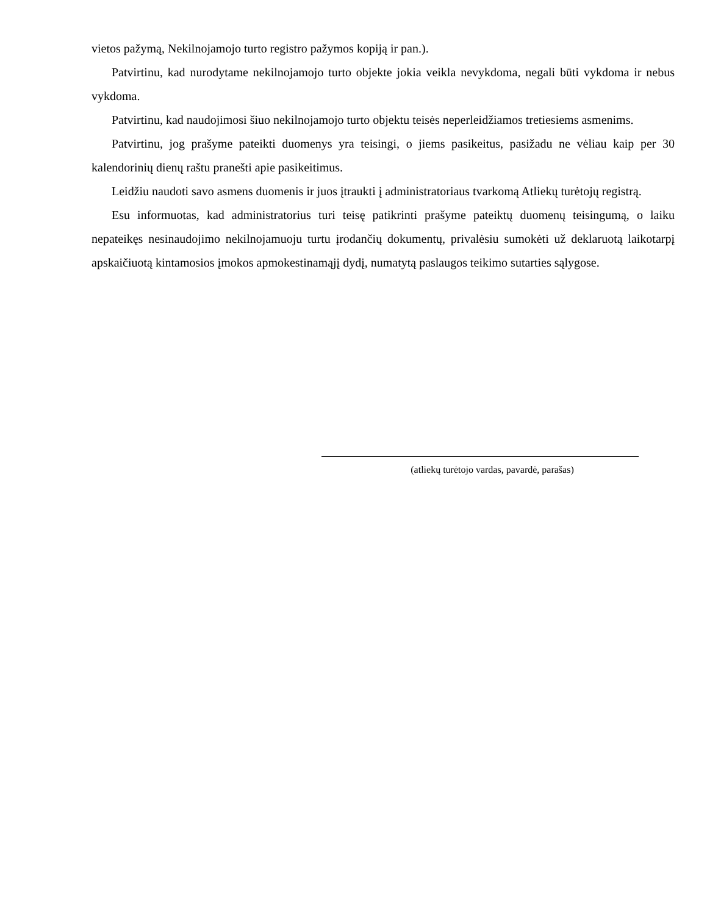vietos pažymą, Nekilnojamojo turto registro pažymos kopiją ir pan.).
Patvirtinu, kad nurodytame nekilnojamojo turto objekte jokia veikla nevykdoma, negali būti vykdoma ir nebus vykdoma.
Patvirtinu, kad naudojimosi šiuo nekilnojamojo turto objektu teisės neperleidžiamos tretiesiems asmenims.
Patvirtinu, jog prašyme pateikti duomenys yra teisingi, o jiems pasikeitus, pasižadu ne vėliau kaip per 30 kalendorinių dienų raštu pranešti apie pasikeitimus.
Leidžiu naudoti savo asmens duomenis ir juos įtraukti į administratoriaus tvarkomą Atliekų turėtojų registrą.
Esu informuotas, kad administratorius turi teisę patikrinti prašyme pateiktų duomenų teisingumą, o laiku nepateikęs nesinaudojimo nekilnojamuoju turtu įrodančių dokumentų, privalėsiu sumokėti už deklaruotą laikotarpį apskaičiuotą kintamosios įmokos apmokestinamąjį dydį, numatytą paslaugos teikimo sutarties sąlygose.
(atliekų turėtojo vardas, pavardė, parašas)